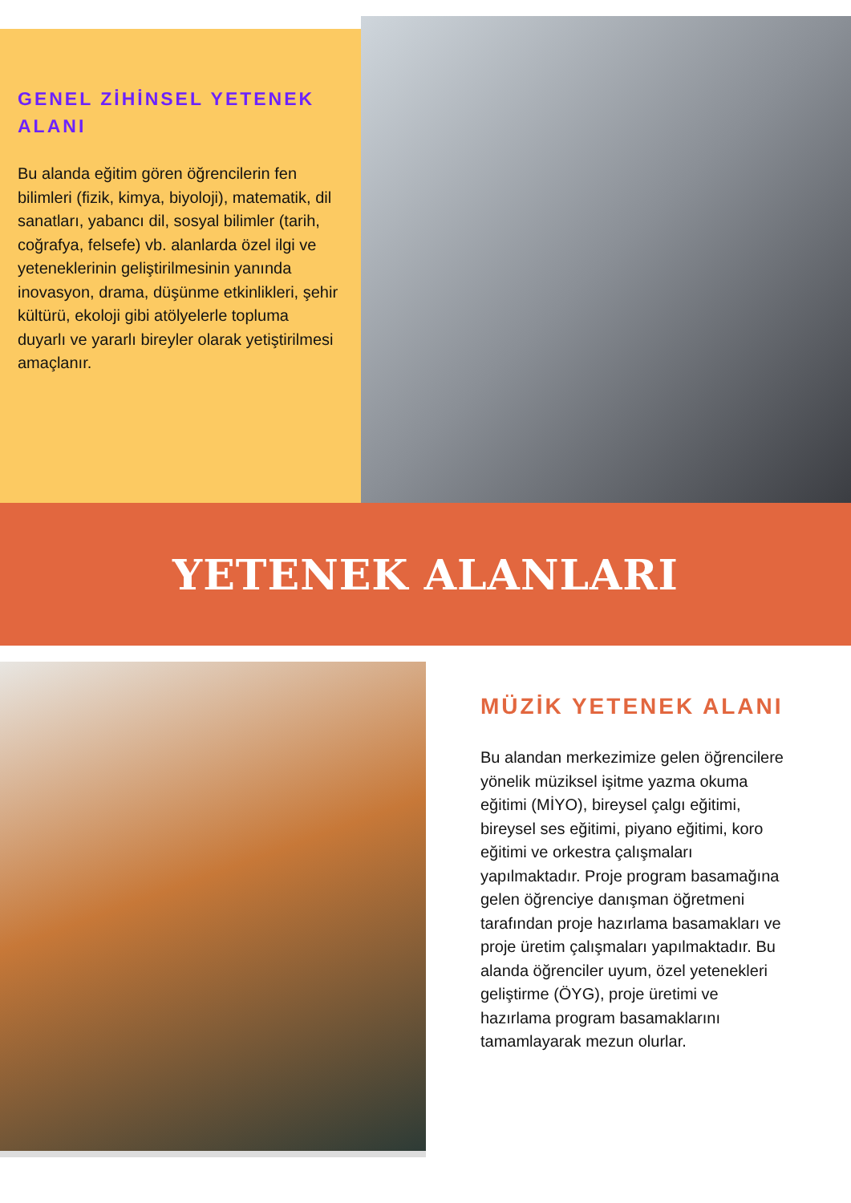GENEL ZİHİNSEL YETENEK ALANI
Bu alanda eğitim gören öğrencilerin fen bilimleri (fizik, kimya, biyoloji), matematik, dil sanatları, yabancı dil, sosyal bilimler (tarih, coğrafya, felsefe) vb. alanlarda özel ilgi ve yeteneklerinin geliştirilmesinin yanında inovasyon, drama, düşünme etkinlikleri, şehir kültürü, ekoloji gibi atölyelerle topluma duyarlı ve yararlı bireyler olarak yetiştirilmesi amaçlanır.
YETENEK ALANLARI
MÜZİK YETENEK ALANI
Bu alandan merkezimize gelen öğrencilere yönelik müziksel işitme yazma okuma eğitimi (MİYO), bireysel çalgı eğitimi, bireysel ses eğitimi, piyano eğitimi, koro eğitimi ve orkestra çalışmaları yapılmaktadır. Proje program basamağına gelen öğrenciye danışman öğretmeni tarafından proje hazırlama basamakları ve proje üretim çalışmaları yapılmaktadır. Bu alanda öğrenciler uyum, özel yetenekleri geliştirme (ÖYG), proje üretimi ve hazırlama program basamaklarını tamamlayarak mezun olurlar.